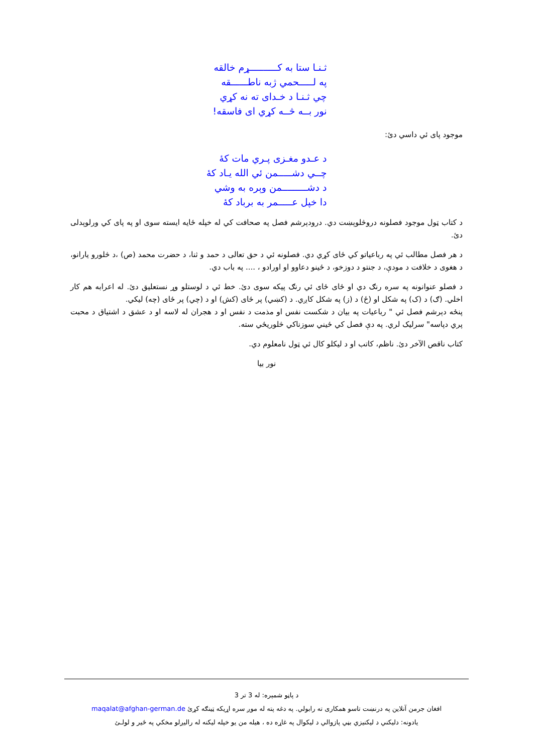ثـنـا ستا به کــــــــــړم خالقه
په لـــــحمي ژبه ناطــــــقه
چي ثـنـا د خـدای ته نه کړي
نور بــه څــه کړي ای فاسقه!
موجود پای ئي داسي دئ:
د عـدو مغـزی پـري مات کۀ
چــي دشـــــمن ئي الله یـاد کۀ
د دشـــــــــمن وېره به وشي
دا خپل عـــــمر به برباد کۀ
د کتاب ټول موجود فصلونه دروڅلوېښت دي. درودېرشم فصل په صحافت کي له خپله ځایه ایسته سوی او په پای کي ورلوېدلی دئ.
د هر فصل مطالب ئي په رباعیاتو کي ځای کړي دي. فصلونه ئي د حق تعالی د حمد و ثنا، د حضرت محمد (ص) ،د څلورو یارانو، د هغوی د خلافت د مودې، د جنتو د دوزخو، د ځینو دعاوو او اورادو ، .... په باب دي.
د فصلو عنوانونه په سره رنګ دي او ځای ځای ئي رنګ پیکه سوی دئ. خط ئي د لوستلو وړ نستعلیق دئ. له اعرابه هم کار اخلي. (ګ) د (ک) په شکل او (ځ) د (ز) په شکل کاږي. د (کښي) پر ځای (کش) او د (چي) پر ځای (چه) لیکي.
پنځه دېرشم فصل ئي " رباعیات په بیان د شکست نفس او مذمت د نفس او د هجران له لاسه او د عشق د اشتیاق د محبت پري دپاسه" سرلیک لري. په دې فصل کي ځیني سوزناکي څلوریځي سته.
کتاب ناقص الآخر دئ. ناظم، کاتب او د لیکلو کال ئي ټول نامعلوم دي.
نور بیا
د پاڼو شمېره: له 3 تر 3
افغان جرمن آنلاین په درنښت تاسو همکاری ته رابولي. په دغه پته له موږ سره اړیکه ټینګه کړئ maqalat@afghan-german.de
یادونه: دلیکني د لیکنیزي بڼي پازوالي د لیکوال په غاړه ده ، هیله من یو خپله لیکنه له رالیږلو مخکي په ځیر و لولـئ